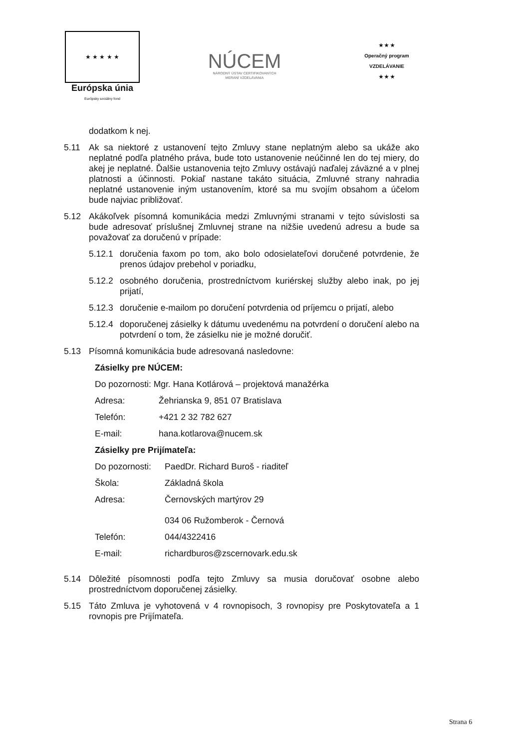★ ★ ★ ★ ★
Európska únia
Európsky sociálny fond
NÚCEM
NÁRODNÝ ÚSTAV CERTIFIKOVANÝCH
MERANÍ VZDELÁVANIA
★ ★ ★
Operačný program
VZDELÁVANIE
★ ★ ★
dodatkom k nej.
5.11 Ak sa niektoré z ustanovení tejto Zmluvy stane neplatným alebo sa ukáže ako neplatné podľa platného práva, bude toto ustanovenie neúčinné len do tej miery, do akej je neplatné. Ďalšie ustanovenia tejto Zmluvy ostávajú naďalej záväzné a v plnej platnosti a účinnosti. Pokiaľ nastane takáto situácia, Zmluvné strany nahradia neplatné ustanovenie iným ustanovením, ktoré sa mu svojím obsahom a účelom bude najviac približovať.
5.12 Akákoľvek písomná komunikácia medzi Zmluvnými stranami v tejto súvislosti sa bude adresovať príslušnej Zmluvnej strane na nižšie uvedenú adresu a bude sa považovať za doručenú v prípade:
5.12.1 doručenia faxom po tom, ako bolo odosielateľovi doručené potvrdenie, že prenos údajov prebehol v poriadku,
5.12.2 osobného doručenia, prostredníctvom kuriérskej služby alebo inak, po jej prijatí,
5.12.3 doručenie e-mailom po doručení potvrdenia od príjemcu o prijatí, alebo
5.12.4 doporučenej zásielky k dátumu uvedenému na potvrdení o doručení alebo na potvrdení o tom, že zásielku nie je možné doručiť.
5.13 Písomná komunikácia bude adresovaná nasledovne:
Zásielky pre NÚCEM:
Do pozornosti: Mgr. Hana Kotlárová – projektová manažérka
Adresa: Žehrianska 9, 851 07 Bratislava
Telefón: +421 2 32 782 627
E-mail: hana.kotlarova@nucem.sk
Zásielky pre Prijímateľa:
Do pozornosti: PaedDr. Richard Buroš - riaditeľ
Škola: Základná škola
Adresa: Černovských martýrov 29
034 06 Ružomberok - Černová
Telefón: 044/4322416
E-mail: richardburos@zscernovark.edu.sk
5.14 Dôležité písomnosti podľa tejto Zmluvy sa musia doručovať osobne alebo prostredníctvom doporučenej zásielky.
5.15 Táto Zmluva je vyhotovená v 4 rovnopisoch, 3 rovnopisy pre Poskytovateľa a 1 rovnopis pre Prijímateľa.
Strana 6